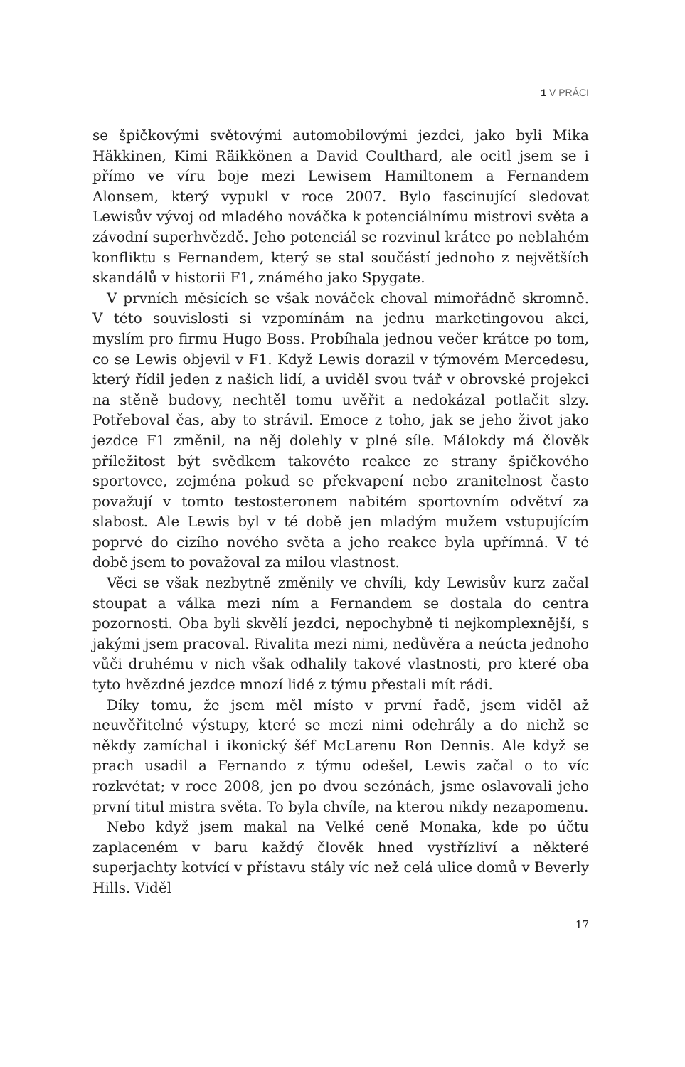1 V PRÁCI
se špičkovými světovými automobilovými jezdci, jako byli Mika Häkkinen, Kimi Räikkönen a David Coulthard, ale ocitl jsem se i přímo ve víru boje mezi Lewisem Hamiltonem a Fernandem Alonsem, který vypukl v roce 2007. Bylo fascinující sledovat Lewisův vývoj od mladého nováčka k potenciálnímu mistrovi světa a závodní superhvězdě. Jeho potenciál se rozvinul krátce po neblahém konfliktu s Fernandem, který se stal součástí jednoho z největších skandálů v historii F1, známého jako Spygate.
V prvních měsících se však nováček choval mimořádně skromně. V této souvislosti si vzpomínám na jednu marketingovou akci, myslím pro firmu Hugo Boss. Probíhala jednou večer krátce po tom, co se Lewis objevil v F1. Když Lewis dorazil v týmovém Mercedesu, který řídil jeden z našich lidí, a uviděl svou tvář v obrovské projekci na stěně budovy, nechtěl tomu uvěřit a nedokázal potlačit slzy. Potřeboval čas, aby to strávil. Emoce z toho, jak se jeho život jako jezdce F1 změnil, na něj dolehly v plné síle. Málokdy má člověk příležitost být svědkem takovéto reakce ze strany špičkového sportovce, zejména pokud se překvapení nebo zranitelnost často považují v tomto testosteronem nabitém sportovním odvětví za slabost. Ale Lewis byl v té době jen mladým mužem vstupujícím poprvé do cizího nového světa a jeho reakce byla upřímná. V té době jsem to považoval za milou vlastnost.
Věci se však nezbytně změnily ve chvíli, kdy Lewisův kurz začal stoupat a válka mezi ním a Fernandem se dostala do centra pozornosti. Oba byli skvělí jezdci, nepochybně ti nejkomplexnější, s jakými jsem pracoval. Rivalita mezi nimi, nedůvěra a neúcta jednoho vůči druhému v nich však odhalily takové vlastnosti, pro které oba tyto hvězdné jezdce mnozí lidé z týmu přestali mít rádi.
Díky tomu, že jsem měl místo v první řadě, jsem viděl až neuvěřitelné výstupy, které se mezi nimi odehrály a do nichž se někdy zamíchal i ikonický šéf McLarenu Ron Dennis. Ale když se prach usadil a Fernando z týmu odešel, Lewis začal o to víc rozkvétat; v roce 2008, jen po dvou sezónách, jsme oslavovali jeho první titul mistra světa. To byla chvíle, na kterou nikdy nezapomenu.
Nebo když jsem makal na Velké ceně Monaka, kde po účtu zaplaceném v baru každý člověk hned vystřízliví a některé superjachty kotvící v přístavu stály víc než celá ulice domů v Beverly Hills. Viděl
17